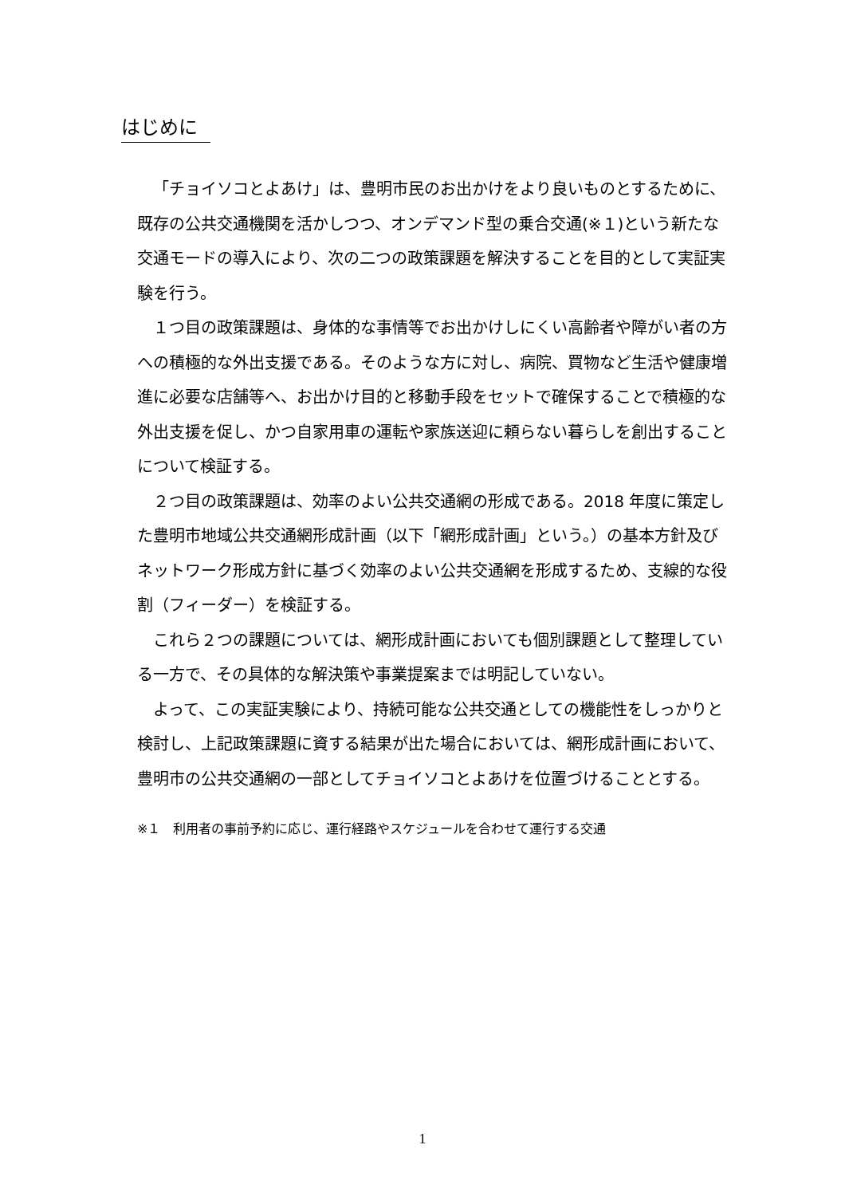はじめに
「チョイソコとよあけ」は、豊明市民のお出かけをより良いものとするために、既存の公共交通機関を活かしつつ、オンデマンド型の乗合交通(※１)という新たな交通モードの導入により、次の二つの政策課題を解決することを目的として実証実験を行う。
１つ目の政策課題は、身体的な事情等でお出かけしにくい高齢者や障がい者の方への積極的な外出支援である。そのような方に対し、病院、買物など生活や健康増進に必要な店舗等へ、お出かけ目的と移動手段をセットで確保することで積極的な外出支援を促し、かつ自家用車の運転や家族送迎に頼らない暮らしを創出することについて検証する。
２つ目の政策課題は、効率のよい公共交通網の形成である。2018 年度に策定した豊明市地域公共交通網形成計画（以下「網形成計画」という。）の基本方針及びネットワーク形成方針に基づく効率のよい公共交通網を形成するため、支線的な役割（フィーダー）を検証する。
これら２つの課題については、網形成計画においても個別課題として整理している一方で、その具体的な解決策や事業提案までは明記していない。
よって、この実証実験により、持続可能な公共交通としての機能性をしっかりと検討し、上記政策課題に資する結果が出た場合においては、網形成計画において、豊明市の公共交通網の一部としてチョイソコとよあけを位置づけることとする。
※１　利用者の事前予約に応じ、運行経路やスケジュールを合わせて運行する交通
1